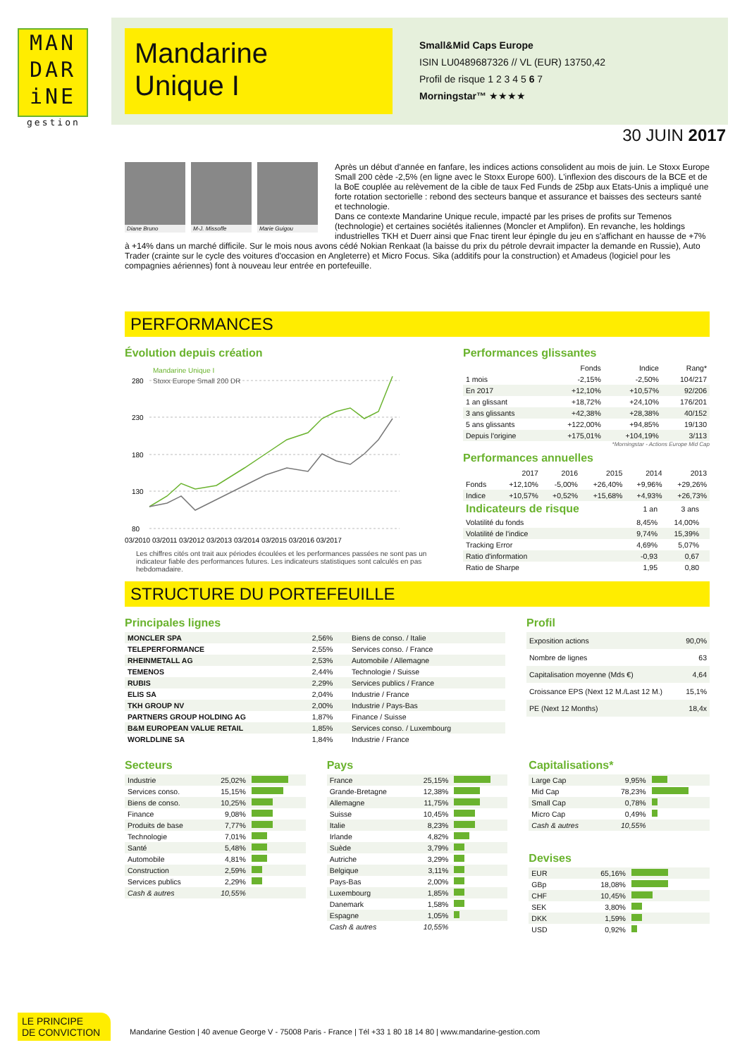MAN
DAR
iNE
gestion
Mandarine
Unique I
Small&Mid Caps Europe
ISIN LU0489687326 // VL (EUR) 13750,42
Profil de risque 1 2 3 4 5 6 7
Morningstar™ ★★★★
30 JUIN 2017
Diane Bruno M-J. Missoffe Marie Guigou
Après un début d'année en fanfare, les indices actions consolident au mois de juin. Le Stoxx Europe Small 200 cède -2,5% (en ligne avec le Stoxx Europe 600). L'inflexion des discours de la BCE et de la BoE couplée au relèvement de la cible de taux Fed Funds de 25bp aux Etats-Unis a impliqué une forte rotation sectorielle : rebond des secteurs banque et assurance et baisses des secteurs santé et technologie.
Dans ce contexte Mandarine Unique recule, impacté par les prises de profits sur Temenos (technologie) et certaines sociétés italiennes (Moncler et Amplifon). En revanche, les holdings industrielles TKH et Duerr ainsi que Fnac tirent leur épingle du jeu en s'affichant en hausse de +7% à +14% dans un marché difficile. Sur le mois nous avons cédé Nokian Renkaat (la baisse du prix du pétrole devrait impacter la demande en Russie), Auto Trader (crainte sur le cycle des voitures d'occasion en Angleterre) et Micro Focus. Sika (additifs pour la construction) et Amadeus (logiciel pour les compagnies aériennes) font à nouveau leur entrée en portefeuille.
PERFORMANCES
Évolution depuis création
280
230
180
130
80
Mandarine Unique I
Stoxx Europe Small 200 DR
03/2010 03/2011 03/2012 03/2013 03/2014 03/2015 03/2016 03/2017
Les chiffres cités ont trait aux périodes écoulées et les performances passées ne sont pas un indicateur fiable des performances futures. Les indicateurs statistiques sont calculés en pas hebdomadaire.
Performances glissantes
| | Fonds | Indice | Rang* |
| --- | --- | --- | --- |
| 1 mois | -2,15% | -2,50% | 104/217 |
| En 2017 | +12,10% | +10,57% | 92/206 |
| 1 an glissant | +18,72% | +24,10% | 176/201 |
| 3 ans glissants | +42,38% | +28,38% | 40/152 |
| 5 ans glissants | +122,00% | +94,85% | 19/130 |
| Depuis l'origine | +175,01% | +104,19% | 3/113 |
*Morningstar - Actions Europe Mid Cap
Performances annuelles
| | 2017 | 2016 | 2015 | 2014 | 2013 |
| --- | --- | --- | --- | --- | --- |
| Fonds | +12,10% | -5,00% | +26,40% | +9,96% | +29,26% |
| Indice | +10,57% | +0,52% | +15,68% | +4,93% | +26,73% |
| Indicateurs de risque | 1 an | 3 ans | |
| --- | --- | --- | --- |
| Volatilité du fonds | 8,45% | 14,00% | |
| Volatilité de l'indice | 9,74% | 15,39% | |
| Tracking Error | 4,69% | 5,07% | |
| Ratio d'information | -0,93 | 0,67 | |
| Ratio de Sharpe | 1,95 | 0,80 | |
STRUCTURE DU PORTEFEUILLE
Principales lignes
| MONCLER SPA | 2,56% | Biens de conso. / Italie |
| TELEPERFORMANCE | 2,55% | Services conso. / France |
| RHEINMETALL AG | 2,53% | Automobile / Allemagne |
| TEMENOS | 2,44% | Technologie / Suisse |
| RUBIS | 2,29% | Services publics / France |
| ELIS SA | 2,04% | Industrie / France |
| TKH GROUP NV | 2,00% | Industrie / Pays-Bas |
| PARTNERS GROUP HOLDING AG | 1,87% | Finance / Suisse |
| B&M EUROPEAN VALUE RETAIL | 1,85% | Services conso. / Luxembourg |
| WORLDLINE SA | 1,84% | Industrie / France |
Profil
| Exposition actions | 90,0% |
| Nombre de lignes | 63 |
| Capitalisation moyenne (Mds €) | 4,64 |
| Croissance EPS (Next 12 M./Last 12 M.) | 15,1% |
| PE (Next 12 Months) | 18,4x |
Secteurs
| Industrie | 25,02% | |
| Services conso. | 15,15% | |
| Biens de conso. | 10,25% | |
| Finance | 9,08% | |
| Produits de base | 7,77% | |
| Technologie | 7,01% | |
| Santé | 5,48% | |
| Automobile | 4,81% | |
| Construction | 2,59% | |
| Services publics | 2,29% | |
| Cash & autres | 10,55% | |
Pays
| France | 25,15% | |
| Grande-Bretagne | 12,38% | |
| Allemagne | 11,75% | |
| Suisse | 10,45% | |
| Italie | 8,23% | |
| Irlande | 4,82% | |
| Suède | 3,79% | |
| Autriche | 3,29% | |
| Belgique | 3,11% | |
| Pays-Bas | 2,00% | |
| Luxembourg | 1,85% | |
| Danemark | 1,58% | |
| Espagne | 1,05% | |
| Cash & autres | 10,55% | |
Capitalisations*
| Large Cap | 9,95% | |
| Mid Cap | 78,23% | |
| Small Cap | 0,78% | |
| Micro Cap | 0,49% | |
| Cash & autres | 10,55% | |
Devises
| EUR | 65,16% | |
| GBp | 18,08% | |
| CHF | 10,45% | |
| SEK | 3,80% | |
| DKK | 1,59% | |
| USD | 0,92% | |
LE PRINCIPE
DE CONVICTION
Mandarine Gestion | 40 avenue George V - 75008 Paris - France | Tél +33 1 80 18 14 80 | www.mandarine-gestion.com